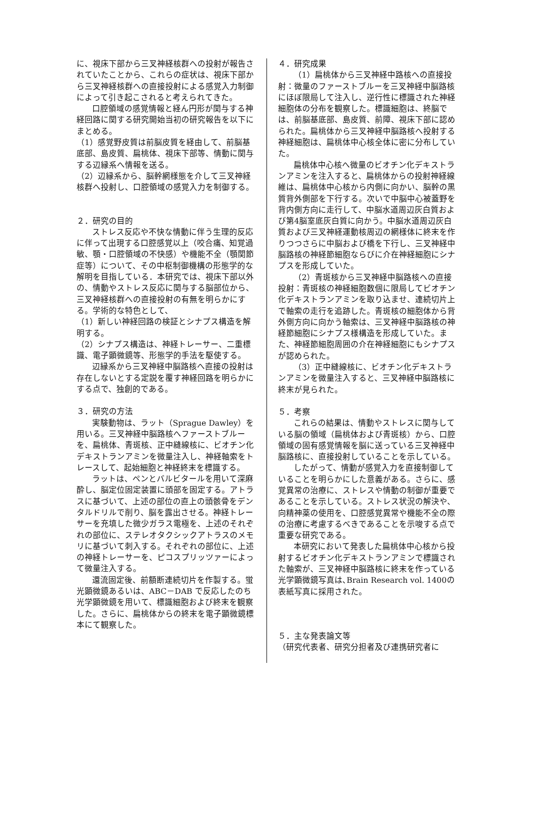に、視床下部から三叉神経核群への投射が報告されていたことから、これらの症状は、視床下部から三叉神経核群への直接投射による感覚入力制御によって引き起こされると考えられてきた。
口腔領域の感覚情報と経ん円形が関与する神経回路に関する研究開始当初の研究報告を以下にまとめる。
（1）感覚野皮質は前脳皮質を経由して、前脳基底部、島皮質、扁桃体、視床下部等、情動に関与する辺縁系へ情報を送る。
（2）辺縁系から、脳幹網様態を介して三叉神経核群へ投射し、口腔領域の感覚入力を制御する。
２．研究の目的
ストレス反応や不快な情動に伴う生理的反応に伴って出現する口腔感覚以上（咬合痛、知覚過敏、顎・口腔領域の不快感）や機能不全（顎関節症等）について、その中枢制御機構の形態学的な解明を目指している．本研究では、視床下部以外の、情動やストレス反応に関与する脳部位から、三叉神経核群への直接投射の有無を明らかにする。学術的な特色として、
（1）新しい神経回路の検証とシナプス構造を解明する。
（2）シナプス構造は、神経トレーサー、二重標識、電子顕微鏡等、形態学的手法を駆使する。
辺縁系から三叉神経中脳路核へ直接の投射は存在しないとする定説を覆す神経回路を明らかにする点で、独創的である。
３．研究の方法
実験動物は、ラット（Sprague Dawley）を用いる。三叉神経中脳路核へファーストブルーを、扁桃体、青斑核、正中縫線核に、ビオチン化デキストランアミンを微量注入し、神経軸索をトレースして、起始細胞と神経終末を標識する。
ラットは、ペンとバルビタールを用いて深麻酔し、脳定位固定装置に頭部を固定する。アトラスに基づいて、上述の部位の直上の頭骸骨をデンタルドリルで削り、脳を露出させる。神経トレーサーを充填した微少ガラス電極を、上述のそれぞれの部位に、ステレオタクシックアトラスのメモリに基づいて刺入する。それぞれの部位に、上述の神経トレーサーを、ピコスプリッツァーによって微量注入する。
還流固定後、前額断連続切片を作製する。蛍光顕微鏡あるいは、ABC－DAB で反応したのち光学顕微鏡を用いて、標識細胞および終末を観察した。さらに、扁桃体からの終末を電子顕微鏡標本にて観察した。
４．研究成果
（1）扁桃体から三叉神経中路核への直接投射：微量のファーストブルーを三叉神経中脳路核にほぼ限局して注入し、逆行性に標識された神経細胞体の分布を観察した。標識細胞は、終脳では、前脳基底部、島皮質、前障、視床下部に認められた。扁桃体から三叉神経中脳路核へ投射する神経細胞は、扁桃体中心核全体に密に分布していた。
扁桃体中心核へ微量のビオチン化デキストランアミンを注入すると、扁桃体からの投射神経線維は、扁桃体中心核から内側に向かい、脳幹の黒質背外側部を下行する。次いで中脳中心被蓋野を背内側方向に走行して、中脳水道周辺灰白質および第4脳室底灰白質に向かう。中脳水道周辺灰白質および三叉神経運動核周辺の網様体に終末を作りつつさらに中脳および橋を下行し、三叉神経中脳路核の神経節細胞ならびに介在神経細胞にシナプスを形成していた。
（2）青斑核から三叉神経中脳路核への直接投射：青斑核の神経細胞数個に限局してビオチン化デキストランアミンを取り込ませ、連続切片上で軸索の走行を追跡した。青斑核の細胞体から背外側方向に向かう軸索は、三叉神経中脳路核の神経節細胞にシナプス様構造を形成していた。また、神経節細胞周囲の介在神経細胞にもシナプスが認められた。
（3）正中縫線核に、ビオチン化デキストランアミンを微量注入すると、三叉神経中脳路核に終末が見られた。
５．考察
これらの結果は、情動やストレスに関与している脳の領域（扁桃体および青斑核）から、口腔領域の固有感覚情報を脳に送っている三叉神経中脳路核に、直接投射していることを示している。
したがって、情動が感覚入力を直接制御していることを明らかにした意義がある。さらに、感覚異常の治療に、ストレスや情動の制御が重要であることを示している。ストレス状況の解決や､向精神薬の使用を、口腔感覚異常や機能不全の際の治療に考慮するべきであることを示唆する点で重要な研究である。
本研究において発表した扁桃体中心核から投射するビオチン化デキストランアミンで標識された軸索が、三叉神経中脳路核に終末を作っている光学顕微鏡写真は､Brain Research vol. 1400の表紙写真に採用された。
５．主な発表論文等
（研究代表者、研究分担者及び連携研究者に